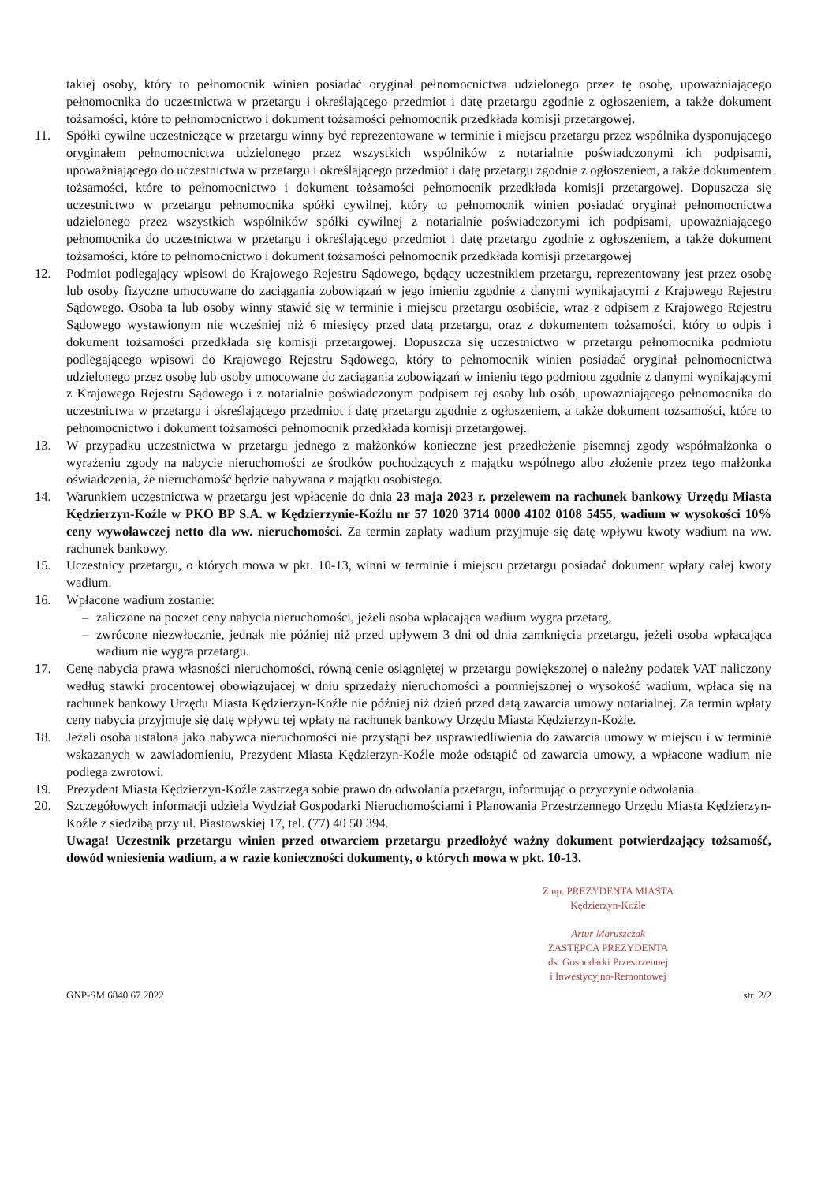takiej osoby, który to pełnomocnik winien posiadać oryginał pełnomocnictwa udzielonego przez tę osobę, upoważniającego pełnomocnika do uczestnictwa w przetargu i określającego przedmiot i datę przetargu zgodnie z ogłoszeniem, a także dokument tożsamości, które to pełnomocnictwo i dokument tożsamości pełnomocnik przedkłada komisji przetargowej.
11. Spółki cywilne uczestniczące w przetargu winny być reprezentowane w terminie i miejscu przetargu przez wspólnika dysponującego oryginałem pełnomocnictwa udzielonego przez wszystkich wspólników z notarialnie poświadczonymi ich podpisami, upoważniającego do uczestnictwa w przetargu i określającego przedmiot i datę przetargu zgodnie z ogłoszeniem, a także dokumentem tożsamości, które to pełnomocnictwo i dokument tożsamości pełnomocnik przedkłada komisji przetargowej. Dopuszcza się uczestnictwo w przetargu pełnomocnika spółki cywilnej, który to pełnomocnik winien posiadać oryginał pełnomocnictwa udzielonego przez wszystkich wspólników spółki cywilnej z notarialnie poświadczonymi ich podpisami, upoważniającego pełnomocnika do uczestnictwa w przetargu i określającego przedmiot i datę przetargu zgodnie z ogłoszeniem, a także dokument tożsamości, które to pełnomocnictwo i dokument tożsamości pełnomocnik przedkłada komisji przetargowej
12. Podmiot podlegający wpisowi do Krajowego Rejestru Sądowego, będący uczestnikiem przetargu, reprezentowany jest przez osobę lub osoby fizyczne umocowane do zaciągania zobowiązań w jego imieniu zgodnie z danymi wynikającymi z Krajowego Rejestru Sądowego. Osoba ta lub osoby winny stawić się w terminie i miejscu przetargu osobiście, wraz z odpisem z Krajowego Rejestru Sądowego wystawionym nie wcześniej niż 6 miesięcy przed datą przetargu, oraz z dokumentem tożsamości, który to odpis i dokument tożsamości przedkłada się komisji przetargowej. Dopuszcza się uczestnictwo w przetargu pełnomocnika podmiotu podlegającego wpisowi do Krajowego Rejestru Sądowego, który to pełnomocnik winien posiadać oryginał pełnomocnictwa udzielonego przez osobę lub osoby umocowane do zaciągania zobowiązań w imieniu tego podmiotu zgodnie z danymi wynikającymi z Krajowego Rejestru Sądowego i z notarialnie poświadczonym podpisem tej osoby lub osób, upoważniającego pełnomocnika do uczestnictwa w przetargu i określającego przedmiot i datę przetargu zgodnie z ogłoszeniem, a także dokument tożsamości, które to pełnomocnictwo i dokument tożsamości pełnomocnik przedkłada komisji przetargowej.
13. W przypadku uczestnictwa w przetargu jednego z małżonków konieczne jest przedłożenie pisemnej zgody współmałżonka o wyrażeniu zgody na nabycie nieruchomości ze środków pochodzących z majątku wspólnego albo złożenie przez tego małżonka oświadczenia, że nieruchomość będzie nabywana z majątku osobistego.
14. Warunkiem uczestnictwa w przetargu jest wpłacenie do dnia 23 maja 2023 r. przelewem na rachunek bankowy Urzędu Miasta Kędzierzyn-Koźle w PKO BP S.A. w Kędzierzynie-Koźlu nr 57 1020 3714 0000 4102 0108 5455, wadium w wysokości 10% ceny wywoławczej netto dla ww. nieruchomości. Za termin zapłaty wadium przyjmuje się datę wpływu kwoty wadium na ww. rachunek bankowy.
15. Uczestnicy przetargu, o których mowa w pkt. 10-13, winni w terminie i miejscu przetargu posiadać dokument wpłaty całej kwoty wadium.
16. Wpłacone wadium zostanie:
– zaliczone na poczet ceny nabycia nieruchomości, jeżeli osoba wpłacająca wadium wygra przetarg,
– zwrócone niezwłocznie, jednak nie później niż przed upływem 3 dni od dnia zamknięcia przetargu, jeżeli osoba wpłacająca wadium nie wygra przetargu.
17. Cenę nabycia prawa własności nieruchomości, równą cenie osiągniętej w przetargu powiększonej o należny podatek VAT naliczony według stawki procentowej obowiązującej w dniu sprzedaży nieruchomości a pomniejszonej o wysokość wadium, wpłaca się na rachunek bankowy Urzędu Miasta Kędzierzyn-Koźle nie później niż dzień przed datą zawarcia umowy notarialnej. Za termin wpłaty ceny nabycia przyjmuje się datę wpływu tej wpłaty na rachunek bankowy Urzędu Miasta Kędzierzyn-Koźle.
18. Jeżeli osoba ustalona jako nabywca nieruchomości nie przystąpi bez usprawiedliwienia do zawarcia umowy w miejscu i w terminie wskazanych w zawiadomieniu, Prezydent Miasta Kędzierzyn-Koźle może odstąpić od zawarcia umowy, a wpłacone wadium nie podlega zwrotowi.
19. Prezydent Miasta Kędzierzyn-Koźle zastrzega sobie prawo do odwołania przetargu, informując o przyczynie odwołania.
20. Szczegółowych informacji udziela Wydział Gospodarki Nieruchomościami i Planowania Przestrzennego Urzędu Miasta Kędzierzyn-Koźle z siedzibą przy ul. Piastowskiej 17, tel. (77) 40 50 394.
Uwaga! Uczestnik przetargu winien przed otwarciem przetargu przedłożyć ważny dokument potwierdzający tożsamość, dowód wniesienia wadium, a w razie konieczności dokumenty, o których mowa w pkt. 10-13.
Z up. PREZYDENTA MIASTA
Kędzierzyn-Koźle
Artur Maruszczak
ZASTĘPCA PREZYDENTA
ds. Gospodarki Przestrzennej
i Inwestycyjno-Remontowej
GNP-SM.6840.67.2022 str. 2/2